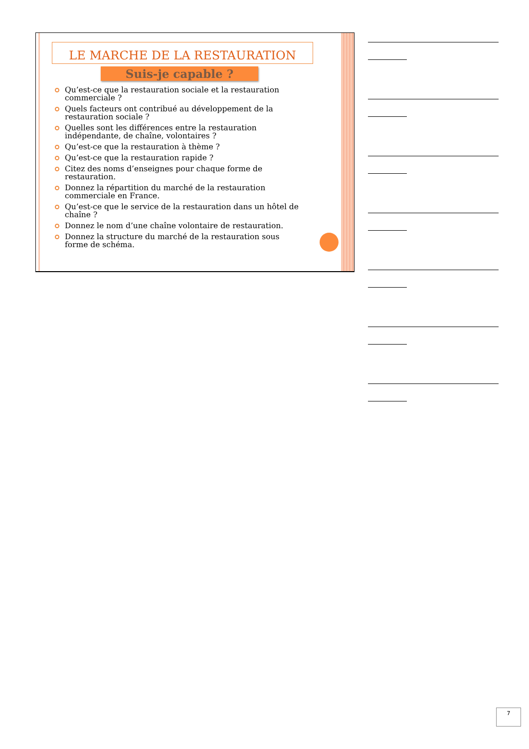LE MARCHE DE LA RESTAURATION
Suis-je capable ?
Qu’est-ce que la restauration sociale et la restauration commerciale ?
Quels facteurs ont contribué au développement de la restauration sociale ?
Quelles sont les différences entre la restauration indépendante, de chaîne, volontaires ?
Qu’est-ce que la restauration à thème ?
Qu’est-ce que la restauration rapide ?
Citez des noms d’enseignes pour chaque forme de restauration.
Donnez la répartition du marché de la restauration commerciale en France.
Qu’est-ce que le service de la restauration dans un hôtel de chaîne ?
Donnez le nom d’une chaîne volontaire de restauration.
Donnez la structure du marché de la restauration sous forme de schéma.
7